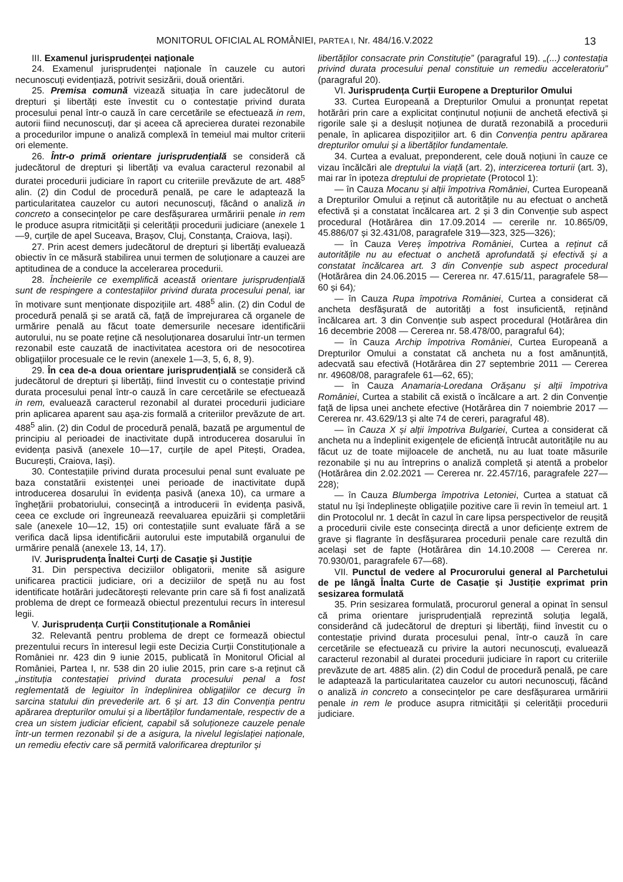MONITORUL OFICIAL AL ROMÂNIEI, PARTEA I, Nr. 484/16.V.2022 13
III. Examenul jurisprudenței naționale
24. Examenul jurisprudenței naționale în cauzele cu autori necunoscuți evidențiază, potrivit sesizării, două orientări.
25. Premisa comună vizează situația în care judecătorul de drepturi și libertăți este învestit cu o contestație privind durata procesului penal într-o cauză în care cercetările se efectuează in rem, autorii fiind necunoscuți, dar și aceea că aprecierea duratei rezonabile a procedurilor impune o analiză complexă în temeiul mai multor criterii ori elemente.
26. Într-o primă orientare jurisprudențială se consideră că judecătorul de drepturi și libertăți va evalua caracterul rezonabil al duratei procedurii judiciare în raport cu criteriile prevăzute de art. 488<sup>5</sup> alin. (2) din Codul de procedură penală, pe care le adaptează la particularitatea cauzelor cu autori necunoscuți, făcând o analiză in concreto a consecințelor pe care desfășurarea urmăririi penale in rem le produce asupra ritmicității și celerității procedurii judiciare (anexele 1—9, curțile de apel Suceava, Brașov, Cluj, Constanța, Craiova, Iași).
27. Prin acest demers judecătorul de drepturi și libertăți evaluează obiectiv în ce măsură stabilirea unui termen de soluționare a cauzei are aptitudinea de a conduce la accelerarea procedurii.
28. Încheierile ce exemplifică această orientare jurisprudențială sunt de respingere a contestațiilor privind durata procesului penal, iar în motivare sunt menționate dispozițiile art. 488<sup>5</sup> alin. (2) din Codul de procedură penală și se arată că, față de împrejurarea că organele de urmărire penală au făcut toate demersurile necesare identificării autorului, nu se poate reține că nesoluționarea dosarului într-un termen rezonabil este cauzată de inactivitatea acestora ori de nesocotirea obligațiilor procesuale ce le revin (anexele 1—3, 5, 6, 8, 9).
29. În cea de-a doua orientare jurisprudențială se consideră că judecătorul de drepturi și libertăți, fiind învestit cu o contestație privind durata procesului penal într-o cauză în care cercetările se efectuează in rem, evaluează caracterul rezonabil al duratei procedurii judiciare prin aplicarea aparent sau așa-zis formală a criteriilor prevăzute de art. 488<sup>5</sup> alin. (2) din Codul de procedură penală, bazată pe argumentul de principiu al perioadei de inactivitate după introducerea dosarului în evidența pasivă (anexele 10—17, curțile de apel Pitești, Oradea, București, Craiova, Iași).
30. Contestațiile privind durata procesului penal sunt evaluate pe baza constatării existenței unei perioade de inactivitate după introducerea dosarului în evidența pasivă (anexa 10), ca urmare a înghețării probatoriului, consecință a introducerii în evidența pasivă, ceea ce exclude ori îngreunează reevaluarea epuizării și completării sale (anexele 10—12, 15) ori contestațiile sunt evaluate fără a se verifica dacă lipsa identificării autorului este imputabilă organului de urmărire penală (anexele 13, 14, 17).
IV. Jurisprudența Înaltei Curți de Casație și Justiție
31. Din perspectiva deciziilor obligatorii, menite să asigure unificarea practicii judiciare, ori a deciziilor de speță nu au fost identificate hotărâri judecătorești relevante prin care să fi fost analizată problema de drept ce formează obiectul prezentului recurs în interesul legii.
V. Jurisprudența Curții Constituționale a României
32. Relevantă pentru problema de drept ce formează obiectul prezentului recurs în interesul legii este Decizia Curții Constituționale a României nr. 423 din 9 iunie 2015, publicată în Monitorul Oficial al României, Partea I, nr. 538 din 20 iulie 2015, prin care s-a reținut că „instituția contestației privind durata procesului penal a fost reglementată de legiuitor în îndeplinirea obligațiilor ce decurg în sarcina statului din prevederile art. 6 și art. 13 din Convenția pentru apărarea drepturilor omului și a libertăților fundamentale, respectiv de a crea un sistem judiciar eficient, capabil să soluționeze cauzele penale într-un termen rezonabil și de a asigura, la nivelul legislației naționale, un remediu efectiv care să permită valorificarea drepturilor și
libertăților consacrate prin Constituție” (paragraful 19). „(...) contestația privind durata procesului penal constituie un remediu acceleratoriu” (paragraful 20).
VI. Jurisprudența Curții Europene a Drepturilor Omului
33. Curtea Europeană a Drepturilor Omului a pronunțat repetat hotărâri prin care a explicitat conținutul noțiunii de anchetă efectivă și rigorile sale și a deslușit noțiunea de durată rezonabilă a procedurii penale, în aplicarea dispozițiilor art. 6 din Convenția pentru apărarea drepturilor omului și a libertăților fundamentale.
34. Curtea a evaluat, preponderent, cele două noțiuni în cauze ce vizau încălcări ale dreptului la viață (art. 2), interzicerea torturii (art. 3), mai rar în ipoteza dreptului de proprietate (Protocol 1):
— în Cauza Mocanu și alții împotriva României, Curtea Europeană a Drepturilor Omului a reținut că autoritățile nu au efectuat o anchetă efectivă și a constatat încălcarea art. 2 și 3 din Convenție sub aspect procedural (Hotărârea din 17.09.2014 — cererile nr. 10.865/09, 45.886/07 și 32.431/08, paragrafele 319—323, 325—326);
— în Cauza Vereș împotriva României, Curtea a reținut că autoritățile nu au efectuat o anchetă aprofundată și efectivă și a constatat încălcarea art. 3 din Convenție sub aspect procedural (Hotărârea din 24.06.2015 — Cererea nr. 47.615/11, paragrafele 58—60 și 64);
— în Cauza Rupa împotriva României, Curtea a considerat că ancheta desfășurată de autorități a fost insuficientă, reținând încălcarea art. 3 din Convenție sub aspect procedural (Hotărârea din 16 decembrie 2008 — Cererea nr. 58.478/00, paragraful 64);
— în Cauza Archip împotriva României, Curtea Europeană a Drepturilor Omului a constatat că ancheta nu a fost amănunțită, adecvată sau efectivă (Hotărârea din 27 septembrie 2011 — Cererea nr. 49608/08, paragrafele 61—62, 65);
— în Cauza Anamaria-Loredana Orășanu și alții împotriva României, Curtea a stabilit că există o încălcare a art. 2 din Convenție față de lipsa unei anchete efective (Hotărârea din 7 noiembrie 2017 — Cererea nr. 43.629/13 și alte 74 de cereri, paragraful 48).
— în Cauza X și alții împotriva Bulgariei, Curtea a considerat că ancheta nu a îndeplinit exigențele de eficiență întrucât autoritățile nu au făcut uz de toate mijloacele de anchetă, nu au luat toate măsurile rezonabile și nu au întreprins o analiză completă și atentă a probelor (Hotărârea din 2.02.2021 — Cererea nr. 22.457/16, paragrafele 227—228);
— în Cauza Blumberga împotriva Letoniei, Curtea a statuat că statul nu își îndeplinește obligațiile pozitive care îi revin în temeiul art. 1 din Protocolul nr. 1 decât în cazul în care lipsa perspectivelor de reușită a procedurii civile este consecința directă a unor deficiențe extrem de grave și flagrante în desfășurarea procedurii penale care rezultă din același set de fapte (Hotărârea din 14.10.2008 — Cererea nr. 70.930/01, paragrafele 67—68).
VII. Punctul de vedere al Procurorului general al Parchetului de pe lângă Înalta Curte de Casație și Justiție exprimat prin sesizarea formulată
35. Prin sesizarea formulată, procurorul general a opinat în sensul că prima orientare jurisprudențială reprezintă soluția legală, considerând că judecătorul de drepturi și libertăți, fiind învestit cu o contestație privind durata procesului penal, într-o cauză în care cercetările se efectuează cu privire la autori necunoscuți, evaluează caracterul rezonabil al duratei procedurii judiciare în raport cu criteriile prevăzute de art. 4885 alin. (2) din Codul de procedură penală, pe care le adaptează la particularitatea cauzelor cu autori necunoscuți, făcând o analiză in concreto a consecințelor pe care desfășurarea urmăririi penale in rem le produce asupra ritmicității și celerității procedurii judiciare.